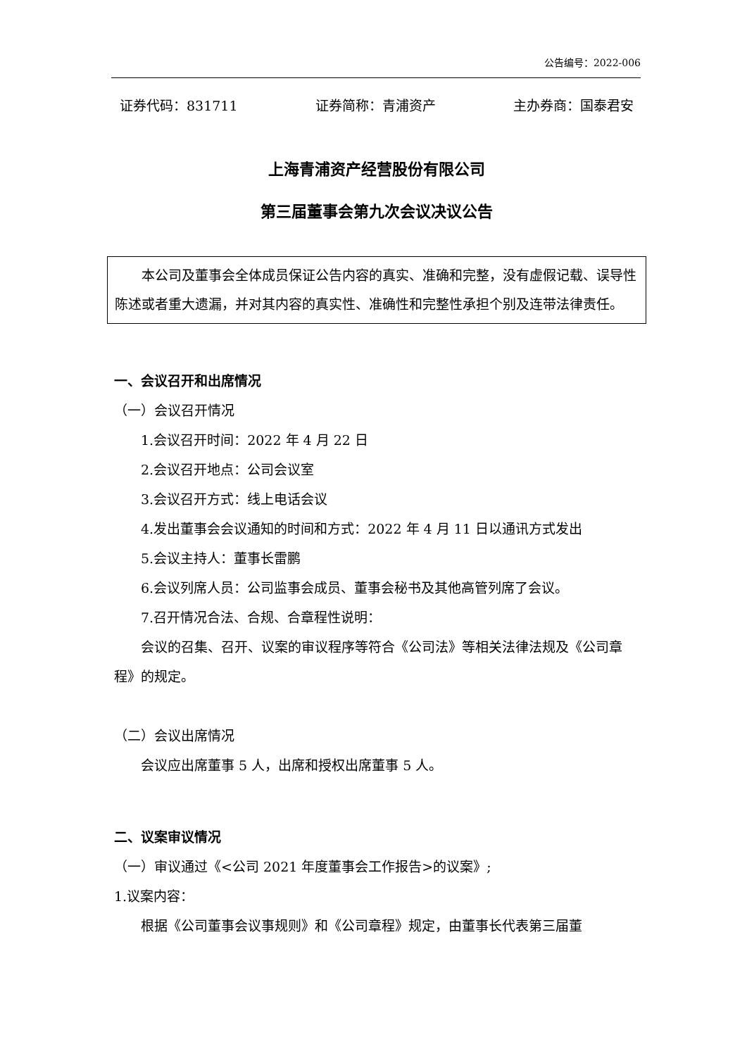公告编号：2022-006
证券代码：831711 证券简称：青浦资产 主办券商：国泰君安
上海青浦资产经营股份有限公司
第三届董事会第九次会议决议公告
本公司及董事会全体成员保证公告内容的真实、准确和完整，没有虚假记载、误导性陈述或者重大遗漏，并对其内容的真实性、准确性和完整性承担个别及连带法律责任。
一、会议召开和出席情况
（一）会议召开情况
1.会议召开时间：2022 年 4 月 22 日
2.会议召开地点：公司会议室
3.会议召开方式：线上电话会议
4.发出董事会会议通知的时间和方式：2022 年 4 月 11 日以通讯方式发出
5.会议主持人：董事长雷鹏
6.会议列席人员：公司监事会成员、董事会秘书及其他高管列席了会议。
7.召开情况合法、合规、合章程性说明：
会议的召集、召开、议案的审议程序等符合《公司法》等相关法律法规及《公司章程》的规定。
（二）会议出席情况
会议应出席董事 5 人，出席和授权出席董事 5 人。
二、议案审议情况
（一）审议通过《<公司 2021 年度董事会工作报告>的议案》;
1.议案内容：
根据《公司董事会议事规则》和《公司章程》规定，由董事长代表第三届董